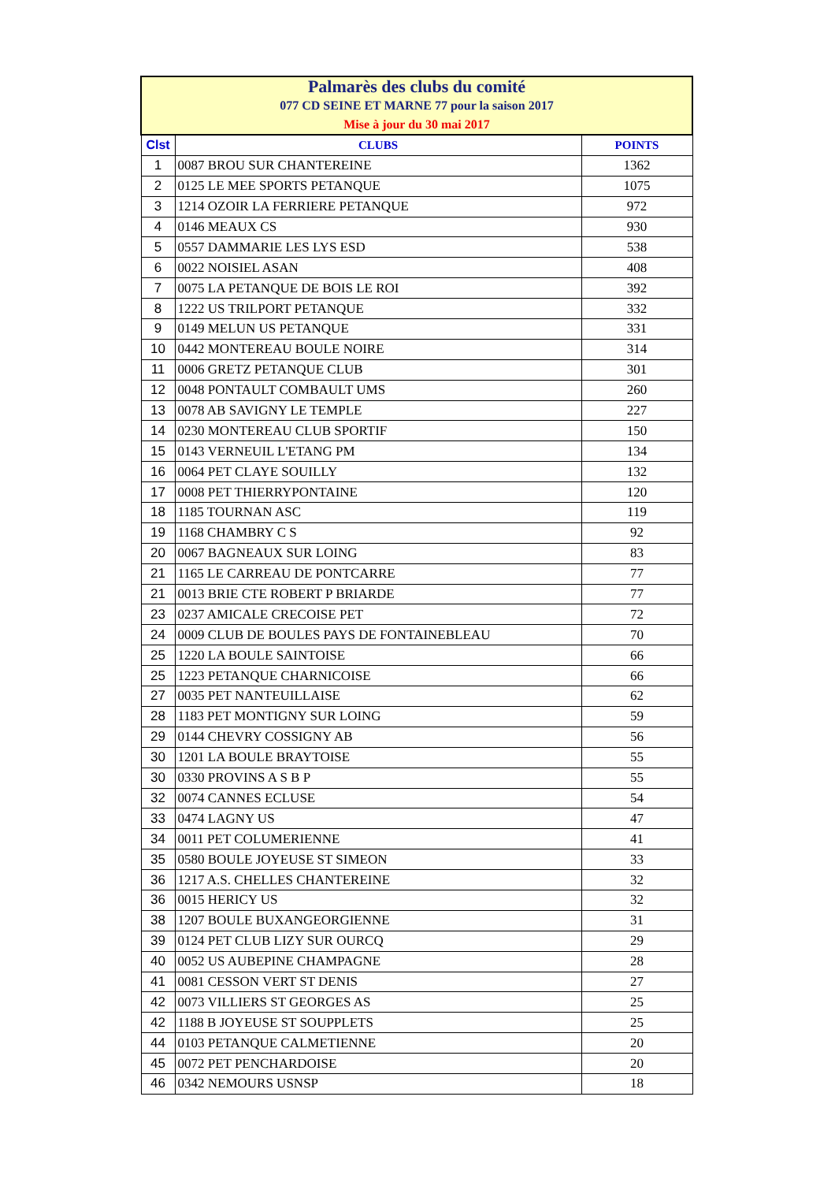| Palmarès des clubs du comité 077 CD SEINE ET MARNE 77 pour la saison 2017 Mise à jour du 30 mai 2017 | | |
| Clst | CLUBS | POINTS |
| 1 | 0087 BROU SUR CHANTEREINE | 1362 |
| 2 | 0125 LE MEE SPORTS PETANQUE | 1075 |
| 3 | 1214 OZOIR LA FERRIERE PETANQUE | 972 |
| 4 | 0146 MEAUX CS | 930 |
| 5 | 0557 DAMMARIE LES LYS ESD | 538 |
| 6 | 0022 NOISIEL ASAN | 408 |
| 7 | 0075 LA PETANQUE DE BOIS LE ROI | 392 |
| 8 | 1222 US TRILPORT PETANQUE | 332 |
| 9 | 0149 MELUN US PETANQUE | 331 |
| 10 | 0442 MONTEREAU BOULE NOIRE | 314 |
| 11 | 0006 GRETZ PETANQUE CLUB | 301 |
| 12 | 0048 PONTAULT COMBAULT UMS | 260 |
| 13 | 0078 AB SAVIGNY LE TEMPLE | 227 |
| 14 | 0230 MONTEREAU CLUB SPORTIF | 150 |
| 15 | 0143 VERNEUIL L'ETANG PM | 134 |
| 16 | 0064 PET CLAYE SOUILLY | 132 |
| 17 | 0008 PET THIERRYPONTAINE | 120 |
| 18 | 1185 TOURNAN ASC | 119 |
| 19 | 1168 CHAMBRY C S | 92 |
| 20 | 0067 BAGNEAUX SUR LOING | 83 |
| 21 | 1165 LE CARREAU DE PONTCARRE | 77 |
| 21 | 0013 BRIE CTE ROBERT P BRIARDE | 77 |
| 23 | 0237 AMICALE CRECOISE PET | 72 |
| 24 | 0009 CLUB DE BOULES PAYS DE FONTAINEBLEAU | 70 |
| 25 | 1220 LA BOULE SAINTOISE | 66 |
| 25 | 1223 PETANQUE CHARNICOISE | 66 |
| 27 | 0035 PET NANTEUILLAISE | 62 |
| 28 | 1183 PET MONTIGNY SUR LOING | 59 |
| 29 | 0144 CHEVRY COSSIGNY AB | 56 |
| 30 | 1201 LA BOULE BRAYTOISE | 55 |
| 30 | 0330 PROVINS A S B P | 55 |
| 32 | 0074 CANNES ECLUSE | 54 |
| 33 | 0474 LAGNY US | 47 |
| 34 | 0011 PET COLUMERIENNE | 41 |
| 35 | 0580 BOULE JOYEUSE ST SIMEON | 33 |
| 36 | 1217 A.S. CHELLES CHANTEREINE | 32 |
| 36 | 0015 HERICY US | 32 |
| 38 | 1207 BOULE BUXANGEORGIENNE | 31 |
| 39 | 0124 PET CLUB LIZY SUR OURCQ | 29 |
| 40 | 0052 US AUBEPINE CHAMPAGNE | 28 |
| 41 | 0081 CESSON VERT ST DENIS | 27 |
| 42 | 0073 VILLIERS ST GEORGES AS | 25 |
| 42 | 1188 B JOYEUSE ST SOUPPLETS | 25 |
| 44 | 0103 PETANQUE CALMETIENNE | 20 |
| 45 | 0072 PET PENCHARDOISE | 20 |
| 46 | 0342 NEMOURS USNSP | 18 |